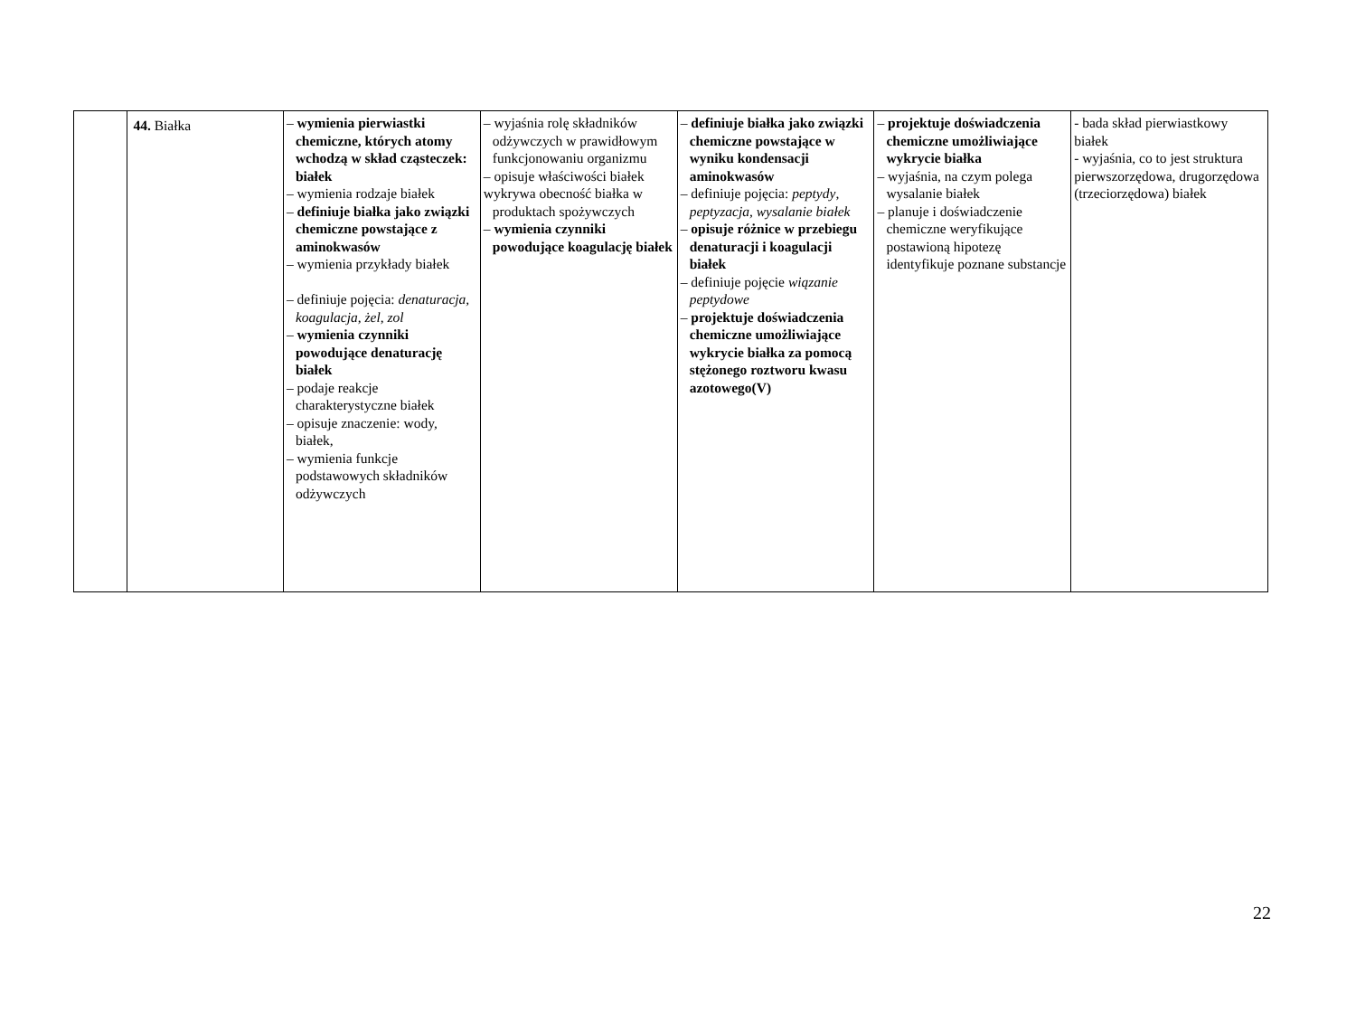| | 44. Białka | – wymienia pierwiastki chemiczne, których atomy wchodzą w skład cząsteczek: białek – wymienia rodzaje białek – definiuje białka jako związki chemiczne powstające z aminokwasów – wymienia przykłady białek – definiuje pojęcia: denaturacja, koagulacja , żel , zol – wymienia czynniki powodujące denaturację białek – podaje reakcje charakterystyczne białek – opisuje znaczenie: wody, białek, – wymienia funkcje podstawowych składników odżywczych | – wyjaśnia rolę składników odżywczych w prawidłowym funkcjonowaniu organizmu – opisuje właściwości białek wykrywa obecność białka w produktach spożywczych – wymienia czynniki powodujące koagulację białek | – definiuje białka jako związki chemiczne powstające w wyniku kondensacji aminokwasów – definiuje pojęcia: peptydy , peptyzacja , wysalanie białek – opisuje różnice w przebiegu denaturacji i koagulacji białek – definiuje pojęcie wiązanie peptydowe – projektuje doświadczenia chemiczne umożliwiające wykrycie białka za pomocą stężonego roztworu kwasu azotowego(V) | – projektuje doświadczenia chemiczne umożliwiające wykrycie białka – wyjaśnia, na czym polega wysalanie białek – planuje i doświadczenie chemiczne weryfikujące postawioną hipotezę identyfikuje poznane substancje | - bada skład pierwiastkowy białek - wyjaśnia, co to jest struktura pierwszorzędowa, drugorzędowa (trzeciorzędowa) białek |
22